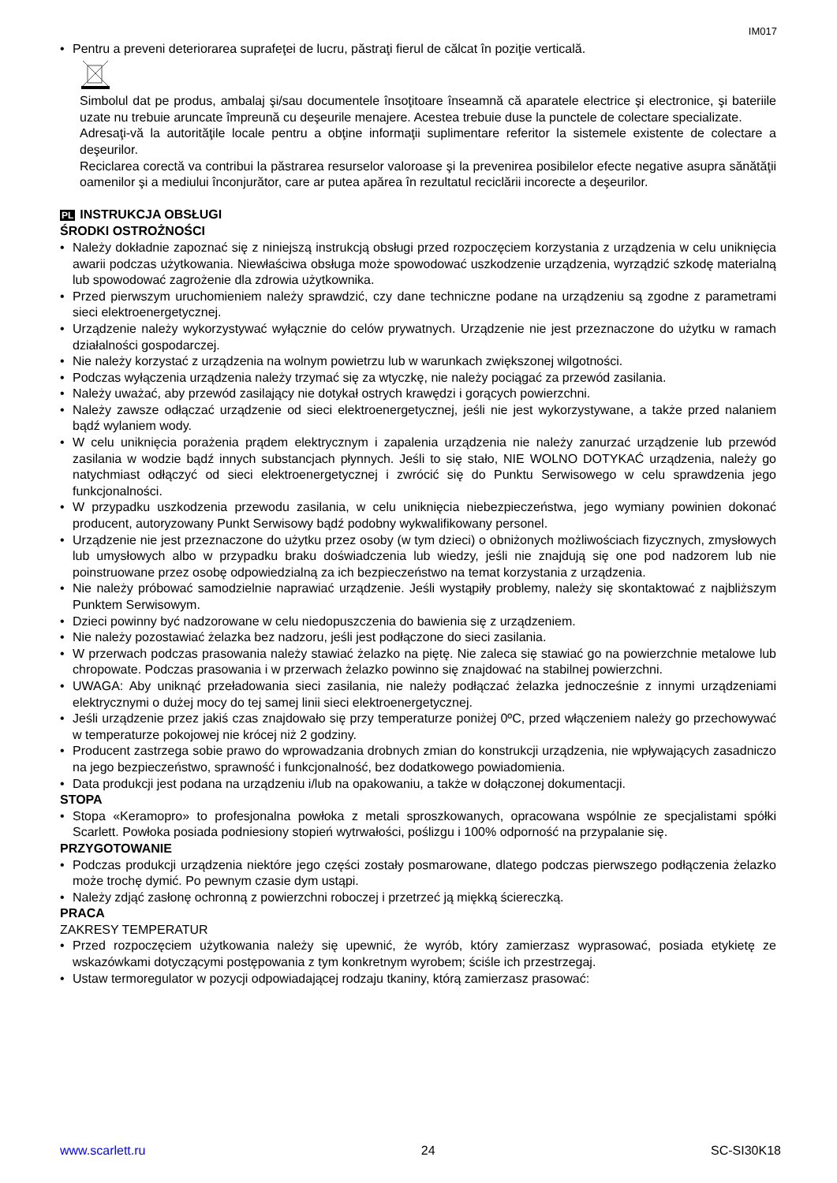IM017
• Pentru a preveni deteriorarea suprafeţei de lucru, păstraţi fierul de călcat în poziţie verticală.
Simbolul dat pe produs, ambalaj şi/sau documentele însoţitoare înseamnă că aparatele electrice şi electronice, şi bateriile uzate nu trebuie aruncate împreună cu deşeurile menajere. Acestea trebuie duse la punctele de colectare specializate.
Adresaţi-vă la autorităţile locale pentru a obţine informaţii suplimentare referitor la sistemele existente de colectare a deşeurilor.
Reciclarea corectă va contribui la păstrarea resurselor valoroase şi la prevenirea posibilelor efecte negative asupra sănătăţii oamenilor şi a mediului înconjurător, care ar putea apărea în rezultatul reciclării incorecte a deşeurilor.
PL INSTRUKCJA OBSŁUGI
ŚRODKI OSTROŻNOŚCI
• Należy dokładnie zapoznać się z niniejszą instrukcją obsługi przed rozpoczęciem korzystania z urządzenia w celu uniknięcia awarii podczas użytkowania. Niewłaściwa obsługa może spowodować uszkodzenie urządzenia, wyrządzić szkodę materialną lub spowodować zagrożenie dla zdrowia użytkownika.
• Przed pierwszym uruchomieniem należy sprawdzić, czy dane techniczne podane na urządzeniu są zgodne z parametrami sieci elektroenergetycznej.
• Urządzenie należy wykorzystywać wyłącznie do celów prywatnych. Urządzenie nie jest przeznaczone do użytku w ramach działalności gospodarczej.
• Nie należy korzystać z urządzenia na wolnym powietrzu lub w warunkach zwiększonej wilgotności.
• Podczas wyłączenia urządzenia należy trzymać się za wtyczkę, nie należy pociągać za przewód zasilania.
• Należy uważać, aby przewód zasilający nie dotykał ostrych krawędzi i gorących powierzchni.
• Należy zawsze odłączać urządzenie od sieci elektroenergetycznej, jeśli nie jest wykorzystywane, a także przed nalaniem bądź wylaniem wody.
• W celu uniknięcia porażenia prądem elektrycznym i zapalenia urządzenia nie należy zanurzać urządzenie lub przewód zasilania w wodzie bądź innych substancjach płynnych. Jeśli to się stało, NIE WOLNO DOTYKAĆ urządzenia, należy go natychmiast odłączyć od sieci elektroenergetycznej i zwrócić się do Punktu Serwisowego w celu sprawdzenia jego funkcjonalności.
• W przypadku uszkodzenia przewodu zasilania, w celu uniknięcia niebezpieczeństwa, jego wymiany powinien dokonać producent, autoryzowany Punkt Serwisowy bądź podobny wykwalifikowany personel.
• Urządzenie nie jest przeznaczone do użytku przez osoby (w tym dzieci) o obniżonych możliwościach fizycznych, zmysłowych lub umysłowych albo w przypadku braku doświadczenia lub wiedzy, jeśli nie znajdują się one pod nadzorem lub nie poinstruowane przez osobę odpowiedzialną za ich bezpieczeństwo na temat korzystania z urządzenia.
• Nie należy próbować samodzielnie naprawiać urządzenie. Jeśli wystąpiły problemy, należy się skontaktować z najbliższym Punktem Serwisowym.
• Dzieci powinny być nadzorowane w celu niedopuszczenia do bawienia się z urządzeniem.
• Nie należy pozostawiać żelazka bez nadzoru, jeśli jest podłączone do sieci zasilania.
• W przerwach podczas prasowania należy stawiać żelazko na piętę. Nie zaleca się stawiać go na powierzchnie metalowe lub chropowate. Podczas prasowania i w przerwach żelazko powinno się znajdować na stabilnej powierzchni.
• UWAGA: Aby uniknąć przeładowania sieci zasilania, nie należy podłączać żelazka jednocześnie z innymi urządzeniami elektrycznymi o dużej mocy do tej samej linii sieci elektroenergetycznej.
• Jeśli urządzenie przez jakiś czas znajdowało się przy temperaturze poniżej 0ºC, przed włączeniem należy go przechowywać w temperaturze pokojowej nie krócej niż 2 godziny.
• Producent zastrzega sobie prawo do wprowadzania drobnych zmian do konstrukcji urządzenia, nie wpływających zasadniczo na jego bezpieczeństwo, sprawność i funkcjonalność, bez dodatkowego powiadomienia.
• Data produkcji jest podana na urządzeniu i/lub na opakowaniu, a także w dołączonej dokumentacji.
STOPA
• Stopa «Keramopro» to profesjonalna powłoka z metali sproszkowanych, opracowana wspólnie ze specjalistami spółki Scarlett. Powłoka posiada podniesiony stopień wytrwałości, poślizgu i 100% odporność na przypalanie się.
PRZYGOTOWANIE
• Podczas produkcji urządzenia niektóre jego części zostały posmarowane, dlatego podczas pierwszego podłączenia żelazko może trochę dymić. Po pewnym czasie dym ustąpi.
• Należy zdjąć zasłonę ochronną z powierzchni roboczej i przetrzeć ją miękką ściereczką.
PRACA
ZAKRESY TEMPERATUR
• Przed rozpoczęciem użytkowania należy się upewnić, że wyrób, który zamierzasz wyprasować, posiada etykietę ze wskazówkami dotyczącymi postępowania z tym konkretnym wyrobem; ściśle ich przestrzegaj.
• Ustaw termoregulator w pozycji odpowiadającej rodzaju tkaniny, którą zamierzasz prasować:
www.scarlett.ru 24 SC-SI30K18